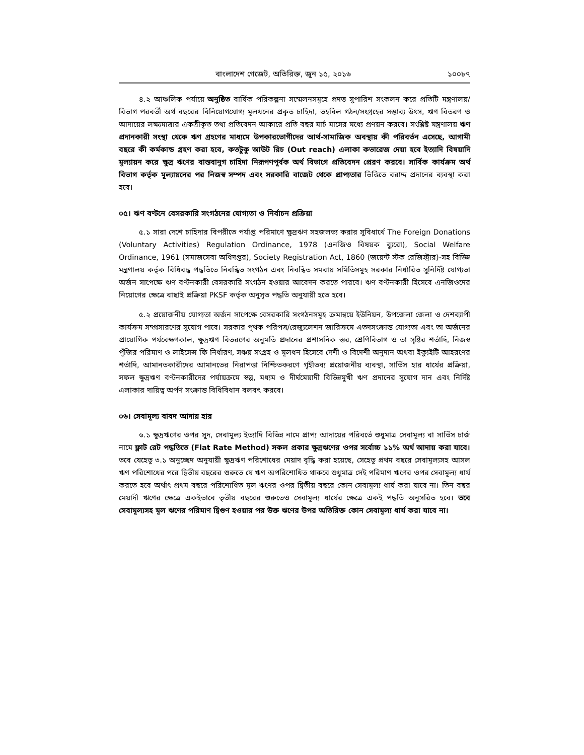বাংলাদেশ গেজেট, অতিরিক্ত, জুন ১৫, ২০১৬ ১০০৮৭
৪.২ আঞ্চলিক পর্যায়ে অনুষ্ঠিত বার্ষিক পরিকল্পনা সম্মেলনসমূহে প্রদত্ত সুপারিশ সংকলন করে প্রতিটি মন্ত্রণালয়/বিভাগ পরবর্তী অর্থ বছরের বিনিয়োগযোগ্য মূলধনের প্রকৃত চাহিদা, তহবিল গঠন/সংগ্রহের সম্ভাব্য উৎস, ঋণ বিতরণ ও আদায়ের লক্ষ্যমাত্রার একত্রীকৃত তথ্য প্রতিবেদন আকারে প্রতি বছর মার্চ মাসের মধ্যে প্রণয়ন করবে। সংশ্লিষ্ট মন্ত্রণালয় ঋণ প্রদানকারী সংস্থা থেকে ঋণ গ্রহণের মাধ্যমে উপকারভোগীদের আর্থ-সামাজিক অবস্থায় কী পরিবর্তন এসেছে, আগামী বছরে কী কর্মকান্ড গ্রহণ করা হবে, কতটুকু আউট রিচ (Out reach) এলাকা কভারেজ দেয়া হবে ইত্যাদি বিষয়াদি মূল্যায়ন করে ক্ষুদ্র ঋণের বাস্তবানুগ চাহিদা নিরূপণপূর্বক অর্থ বিভাগে প্রতিবেদন প্রেরণ করবে। সার্বিক কার্যক্রম অর্থ বিভাগ কর্তৃক মূল্যায়নের পর নিজস্ব সম্পদ এবং সরকারি বাজেট থেকে প্রাপ্যতার ভিত্তিতে বরাদ্দ প্রদানের ব্যবস্থা করা হবে।
০৫। ঋণ বণ্টনে বেসরকারি সংগঠনের যোগ্যতা ও নির্বাচন প্রক্রিয়া
৫.১ সারা দেশে চাহিদার বিপরীতে পর্যাপ্ত পরিমাণে ক্ষুদ্রঋণ সহজলভ্য করার সুবিধার্থে The Foreign Donations (Voluntary Activities) Regulation Ordinance, 1978 (এনজিও বিষয়ক ব্যুরো), Social Welfare Ordinance, 1961 (সমাজসেবা অধিদপ্তর), Society Registration Act, 1860 (জয়েন্ট স্টক রেজিস্ট্রার)-সহ বিভিন্ন মন্ত্রণালয় কর্তৃক বিধিবদ্ধ পদ্ধতিতে নিবন্ধিত সংগঠন এবং নিবন্ধিত সমবায় সমিতিসমূহ সরকার নির্ধারিত সুনির্দিষ্ট যোগ্যতা অর্জন সাপেক্ষে ঋণ বণ্টনকারী বেসরকারি সংগঠন হওয়ার আবেদন করতে পারবে। ঋণ বণ্টনকারী হিসেবে এনজিওদের নিয়োগের ক্ষেত্রে বাছাই প্রক্রিয়া PKSF কর্তৃক অনুসৃত পদ্ধতি অনুযায়ী হতে হবে।
৫.২ প্রয়োজনীয় যোগ্যতা অর্জন সাপেক্ষে বেসরকারি সংগঠনসমূহ ক্রমান্বয়ে ইউনিয়ন, উপজেলা জেলা ও দেশব্যাপী কার্যক্রম সম্প্রসারণের সুযোগ পাবে। সরকার পৃথক পরিপত্র/রেজ্যুলেশন জারিক্রমে এতদসংক্রান্ত যোগ্যতা এবং তা অর্জনের প্রায়োগিক পর্যবেক্ষণকাল, ক্ষুদ্রঋণ বিতরণের অনুমতি প্রদানের প্রশাসনিক স্তর, শ্রেণিবিভাগ ও তা সৃষ্টির শর্তাদি, নিজস্ব পূঁজির পরিমাণ ও লাইসেন্স ফি নির্ধারণ, সঞ্চয় সংগ্রহ ও মূলধন হিসেবে দেশী ও বিদেশী অনুদান অথবা ইক্যুইটি আহরণের শর্তাদি, আমানতকারীদের আমানতের নিরাপত্তা নিশ্চিতকরণে গৃহীতব্য প্রয়োজনীয় ব্যবস্থা, সার্ভিস হার ধার্যের প্রক্রিয়া, সফল ক্ষুদ্রঋণ বণ্টনকারীদের পর্যায়ক্রমে স্বল্প, মধ্যম ও দীর্ঘমেয়াদী বিভিন্নমুখী ঋণ প্রদানের সুযোগ দান এবং নির্দিষ্ট এলাকার দায়িত্ব অর্পণ সংক্রান্ত বিধিবিধান বলবৎ করবে।
০৬। সেবামূল্য বাবদ আদায় হার
৬.১ ক্ষুদ্রঋণের ওপর সুদ, সেবামূল্য ইত্যাদি বিভিন্ন নামে প্রাপ্য আদায়ের পরিবর্তে শুধুমাত্র সেবামূল্য বা সার্ভিস চার্জ নামে ফ্লাট রেট পদ্ধতিতে (Flat Rate Method) সকল প্রকার ক্ষুদ্রঋণের ওপর সর্বোচ্চ ১১% অর্থ আদায় করা যাবে। তবে যেহেতু ৩.১ অনুচ্ছেদ অনুযায়ী ক্ষুদ্রঋণ পরিশোধের মেয়াদ বৃদ্ধি করা হয়েছে, সেহেতু প্রথম বছরে সেবামূল্যসহ আসল ঋণ পরিশোধের পরে দ্বিতীয় বছরের শুরুতে যে ঋণ অপরিশোধিত থাকবে শুধুমাত্র সেই পরিমাণ ঋণের ওপর সেবামূল্য ধার্য করতে হবে অর্থাৎ প্রথম বছরে পরিশোধিত মূল ঋণের ওপর দ্বিতীয় বছরে কোন সেবামূল্য ধার্য করা যাবে না। তিন বছর মেয়াদী ঋণের ক্ষেত্রে একইভাবে তৃতীয় বছরের শুরুতেও সেবামূল্য ধার্যের ক্ষেত্রে একই পদ্ধতি অনুসরিত হবে। তবে সেবামূল্যসহ মূল ঋণের পরিমাণ দ্বিগুণ হওয়ার পর উক্ত ঋণের উপর অতিরিক্ত কোন সেবামূল্য ধার্য করা যাবে না।